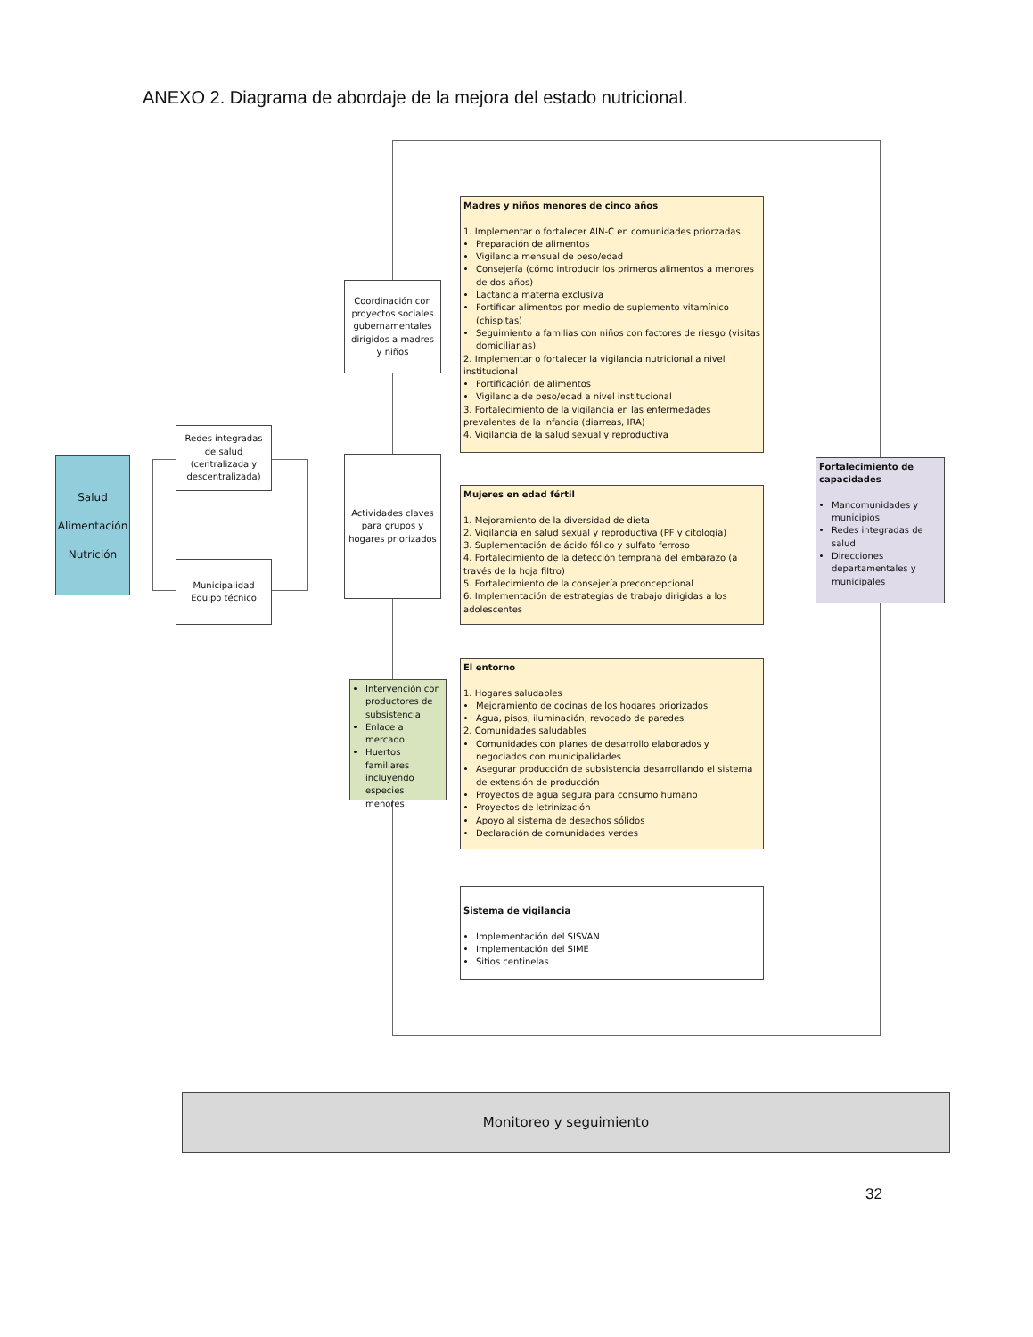ANEXO 2. Diagrama de abordaje de la mejora del estado nutricional.
Salud
Alimentación
Nutrición
Redes integradas de salud (centralizada y descentralizada)
Municipalidad Equipo técnico
Coordinación con proyectos sociales gubernamentales dirigidos a madres y niños
Actividades claves para grupos y hogares priorizados
Intervención con productores de subsistencia
Enlace a mercado
Huertos familiares incluyendo especies menores
Madres y niños menores de cinco años
1. Implementar o fortalecer AIN-C en comunidades priorzadas
Preparación de alimentos
Vigilancia mensual de peso/edad
Consejería (cómo introducir los primeros alimentos a menores de dos años)
Lactancia materna exclusiva
Fortificar alimentos por medio de suplemento vitamínico (chispitas)
Seguimiento a familias con niños con factores de riesgo (visitas domiciliarias)
2. Implementar o fortalecer la vigilancia nutricional a nivel institucional
Fortificación de alimentos
Vigilancia de peso/edad a nivel institucional
3. Fortalecimiento de la vigilancia en las enfermedades prevalentes de la infancia (diarreas, IRA)
4. Vigilancia de la salud sexual y reproductiva
Mujeres en edad fértil
1. Mejoramiento de la diversidad de dieta
2. Vigilancia en salud sexual y reproductiva (PF y citología)
3. Suplementación de ácido fólico y sulfato ferroso
4. Fortalecimiento de la detección temprana del embarazo (a través de la hoja filtro)
5. Fortalecimiento de la consejería preconcepcional
6. Implementación de estrategias de trabajo dirigidas a los adolescentes
El entorno
1. Hogares saludables
Mejoramiento de cocinas de los hogares priorizados
Agua, pisos, iluminación, revocado de paredes
2. Comunidades saludables
Comunidades con planes de desarrollo elaborados y negociados con municipalidades
Asegurar producción de subsistencia desarrollando el sistema de extensión de producción
Proyectos de agua segura para consumo humano
Proyectos de letrinización
Apoyo al sistema de desechos sólidos
Declaración de comunidades verdes
Sistema de vigilancia
Implementación del SISVAN
Implementación del SIME
Sitios centinelas
Fortalecimiento de capacidades
Mancomunidades y municipios
Redes integradas de salud
Direcciones departamentales y municipales
Monitoreo y seguimiento
32